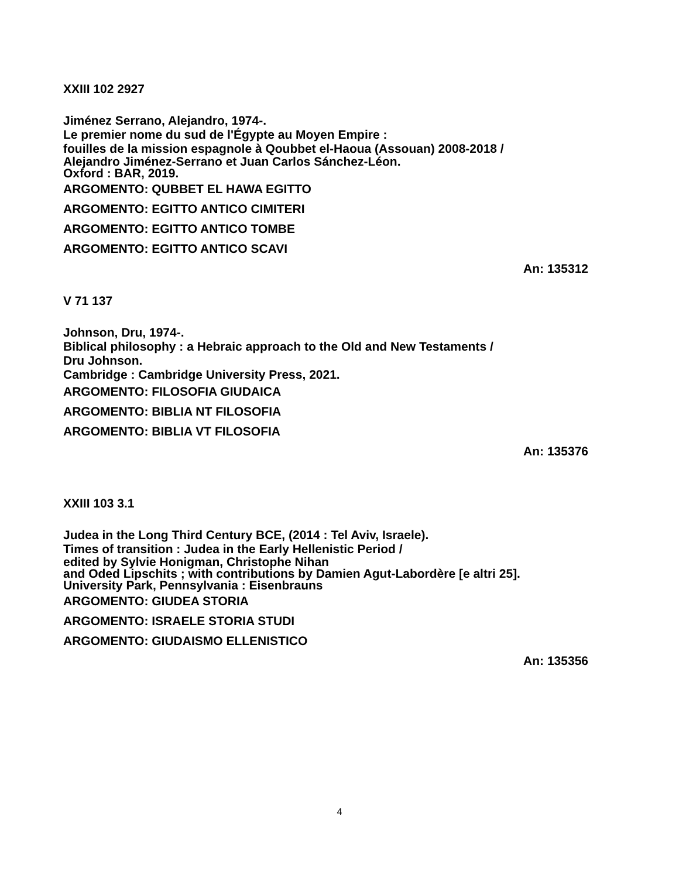XXIII 102 2927
Jiménez Serrano, Alejandro, 1974-.
Le premier nome du sud de l'Égypte au Moyen Empire :
fouilles de la mission espagnole à Qoubbet el-Haoua (Assouan) 2008-2018 /
Alejandro Jiménez-Serrano et Juan Carlos Sánchez-Léon.
Oxford : BAR, 2019.
ARGOMENTO: QUBBET EL HAWA EGITTO
ARGOMENTO: EGITTO ANTICO CIMITERI
ARGOMENTO: EGITTO ANTICO TOMBE
ARGOMENTO: EGITTO ANTICO SCAVI
An: 135312
V 71 137
Johnson, Dru, 1974-.
Biblical philosophy : a Hebraic approach to the Old and New Testaments /
Dru Johnson.
Cambridge : Cambridge University Press, 2021.
ARGOMENTO: FILOSOFIA GIUDAICA
ARGOMENTO: BIBLIA NT FILOSOFIA
ARGOMENTO: BIBLIA VT FILOSOFIA
An: 135376
XXIII 103 3.1
Judea in the Long Third Century BCE, (2014 : Tel Aviv, Israele).
Times of transition : Judea in the Early Hellenistic Period /
edited by Sylvie Honigman, Christophe Nihan
and Oded Lipschits ; with contributions by Damien Agut-Labordère [e altri 25].
University Park, Pennsylvania : Eisenbrauns
ARGOMENTO: GIUDEA STORIA
ARGOMENTO: ISRAELE STORIA STUDI
ARGOMENTO: GIUDAISMO ELLENISTICO
An: 135356
4